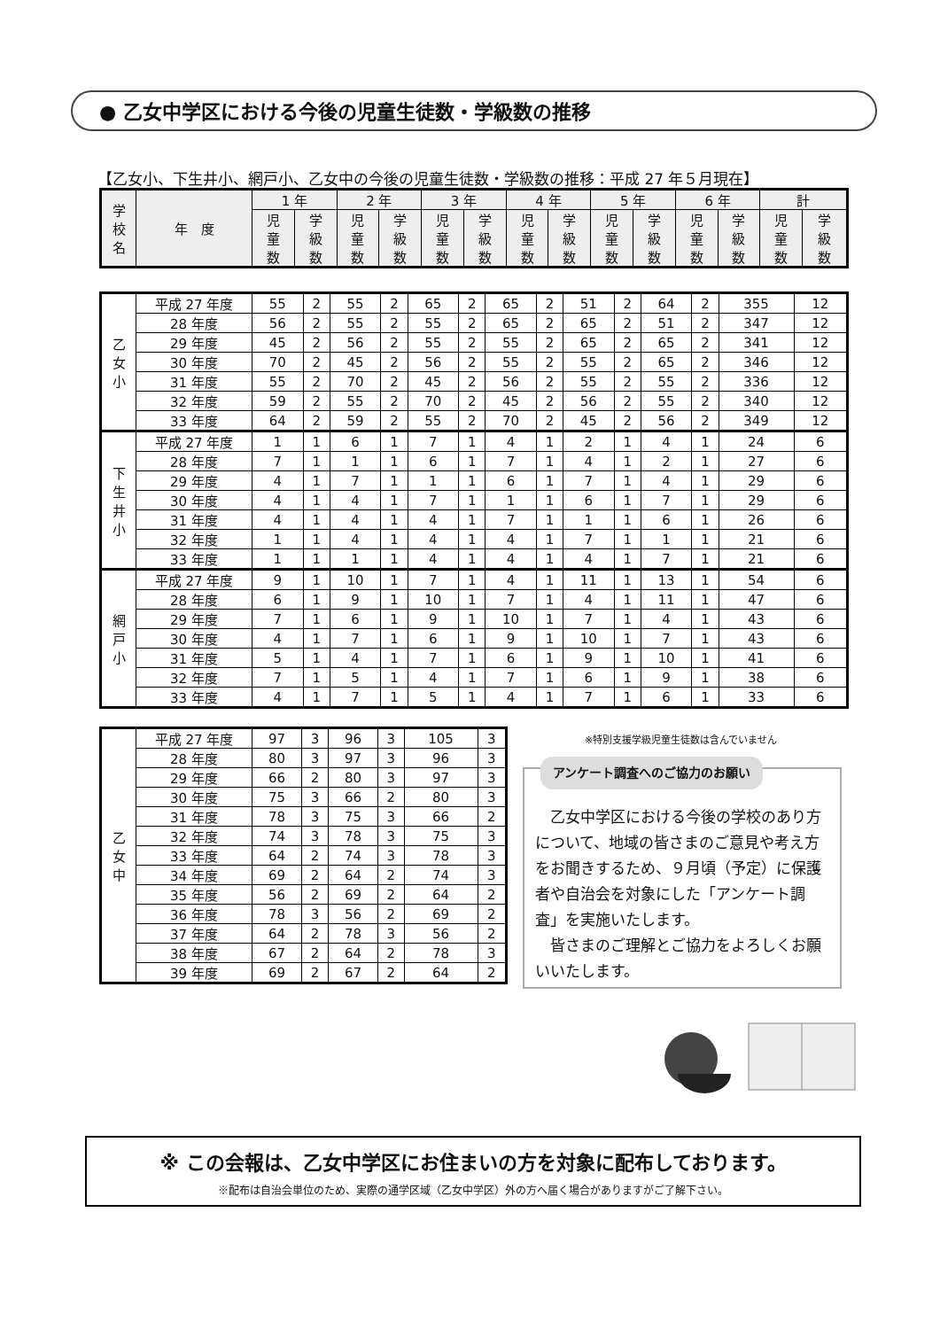● 乙女中学区における今後の児童生徒数・学級数の推移
【乙女小、下生井小、網戸小、乙女中の今後の児童生徒数・学級数の推移：平成 27 年５月現在】
| 学 校 名 | 年 度 | 1 年 | | 2 年 | | 3 年 | | 4 年 | | 5 年 | | 6 年 | | 計 | |
| --- | --- | --- | --- | --- | --- | --- | --- | --- | --- | --- | --- | --- | --- | --- | --- |
| | | 児 童 数 | 学 級 数 | 児 童 数 | 学 級 数 | 児 童 数 | 学 級 数 | 児 童 数 | 学 級 数 | 児 童 数 | 学 級 数 | 児 童 数 | 学 級 数 | 児 童 数 | 学 級 数 |
| 乙 女 小 | 平成 27 年度 | 55 | 2 | 55 | 2 | 65 | 2 | 65 | 2 | 51 | 2 | 64 | 2 | 355 | 12 |
| | 28 年度 | 56 | 2 | 55 | 2 | 55 | 2 | 65 | 2 | 65 | 2 | 51 | 2 | 347 | 12 |
| | 29 年度 | 45 | 2 | 56 | 2 | 55 | 2 | 55 | 2 | 65 | 2 | 65 | 2 | 341 | 12 |
| | 30 年度 | 70 | 2 | 45 | 2 | 56 | 2 | 55 | 2 | 55 | 2 | 65 | 2 | 346 | 12 |
| | 31 年度 | 55 | 2 | 70 | 2 | 45 | 2 | 56 | 2 | 55 | 2 | 55 | 2 | 336 | 12 |
| | 32 年度 | 59 | 2 | 55 | 2 | 70 | 2 | 45 | 2 | 56 | 2 | 55 | 2 | 340 | 12 |
| | 33 年度 | 64 | 2 | 59 | 2 | 55 | 2 | 70 | 2 | 45 | 2 | 56 | 2 | 349 | 12 |
| 下 生 井 小 | 平成 27 年度 | 1 | 1 | 6 | 1 | 7 | 1 | 4 | 1 | 2 | 1 | 4 | 1 | 24 | 6 |
| | 28 年度 | 7 | 1 | 1 | 1 | 6 | 1 | 7 | 1 | 4 | 1 | 2 | 1 | 27 | 6 |
| | 29 年度 | 4 | 1 | 7 | 1 | 1 | 1 | 6 | 1 | 7 | 1 | 4 | 1 | 29 | 6 |
| | 30 年度 | 4 | 1 | 4 | 1 | 7 | 1 | 1 | 1 | 6 | 1 | 7 | 1 | 29 | 6 |
| | 31 年度 | 4 | 1 | 4 | 1 | 4 | 1 | 7 | 1 | 1 | 1 | 6 | 1 | 26 | 6 |
| | 32 年度 | 1 | 1 | 4 | 1 | 4 | 1 | 4 | 1 | 7 | 1 | 1 | 1 | 21 | 6 |
| | 33 年度 | 1 | 1 | 1 | 1 | 4 | 1 | 4 | 1 | 4 | 1 | 7 | 1 | 21 | 6 |
| 網 戸 小 | 平成 27 年度 | 9 | 1 | 10 | 1 | 7 | 1 | 4 | 1 | 11 | 1 | 13 | 1 | 54 | 6 |
| | 28 年度 | 6 | 1 | 9 | 1 | 10 | 1 | 7 | 1 | 4 | 1 | 11 | 1 | 47 | 6 |
| | 29 年度 | 7 | 1 | 6 | 1 | 9 | 1 | 10 | 1 | 7 | 1 | 4 | 1 | 43 | 6 |
| | 30 年度 | 4 | 1 | 7 | 1 | 6 | 1 | 9 | 1 | 10 | 1 | 7 | 1 | 43 | 6 |
| | 31 年度 | 5 | 1 | 4 | 1 | 7 | 1 | 6 | 1 | 9 | 1 | 10 | 1 | 41 | 6 |
| | 32 年度 | 7 | 1 | 5 | 1 | 4 | 1 | 7 | 1 | 6 | 1 | 9 | 1 | 38 | 6 |
| | 33 年度 | 4 | 1 | 7 | 1 | 5 | 1 | 4 | 1 | 7 | 1 | 6 | 1 | 33 | 6 |
| 乙 女 中 | 平成 27 年度 | 97 | 3 | 96 | 3 | 105 | 3 |
| | 28 年度 | 80 | 3 | 97 | 3 | 96 | 3 |
| | 29 年度 | 66 | 2 | 80 | 3 | 97 | 3 |
| | 30 年度 | 75 | 3 | 66 | 2 | 80 | 3 |
| | 31 年度 | 78 | 3 | 75 | 3 | 66 | 2 |
| | 32 年度 | 74 | 3 | 78 | 3 | 75 | 3 |
| | 33 年度 | 64 | 2 | 74 | 3 | 78 | 3 |
| | 34 年度 | 69 | 2 | 64 | 2 | 74 | 3 |
| | 35 年度 | 56 | 2 | 69 | 2 | 64 | 2 |
| | 36 年度 | 78 | 3 | 56 | 2 | 69 | 2 |
| | 37 年度 | 64 | 2 | 78 | 3 | 56 | 2 |
| | 38 年度 | 67 | 2 | 64 | 2 | 78 | 3 |
| | 39 年度 | 69 | 2 | 67 | 2 | 64 | 2 |
※特別支援学級児童生徒数は含んでいません
アンケート調査へのご協力のお願い
　乙女中学区における今後の学校のあり方について、地域の皆さまのご意見や考え方をお聞きするため、９月頃（予定）に保護者や自治会を対象にした「アンケート調査」を実施いたします。
　皆さまのご理解とご協力をよろしくお願いいたします。
※ この会報は、乙女中学区にお住まいの方を対象に配布しております。
※配布は自治会単位のため、実際の通学区域（乙女中学区）外の方へ届く場合がありますがご了解下さい。